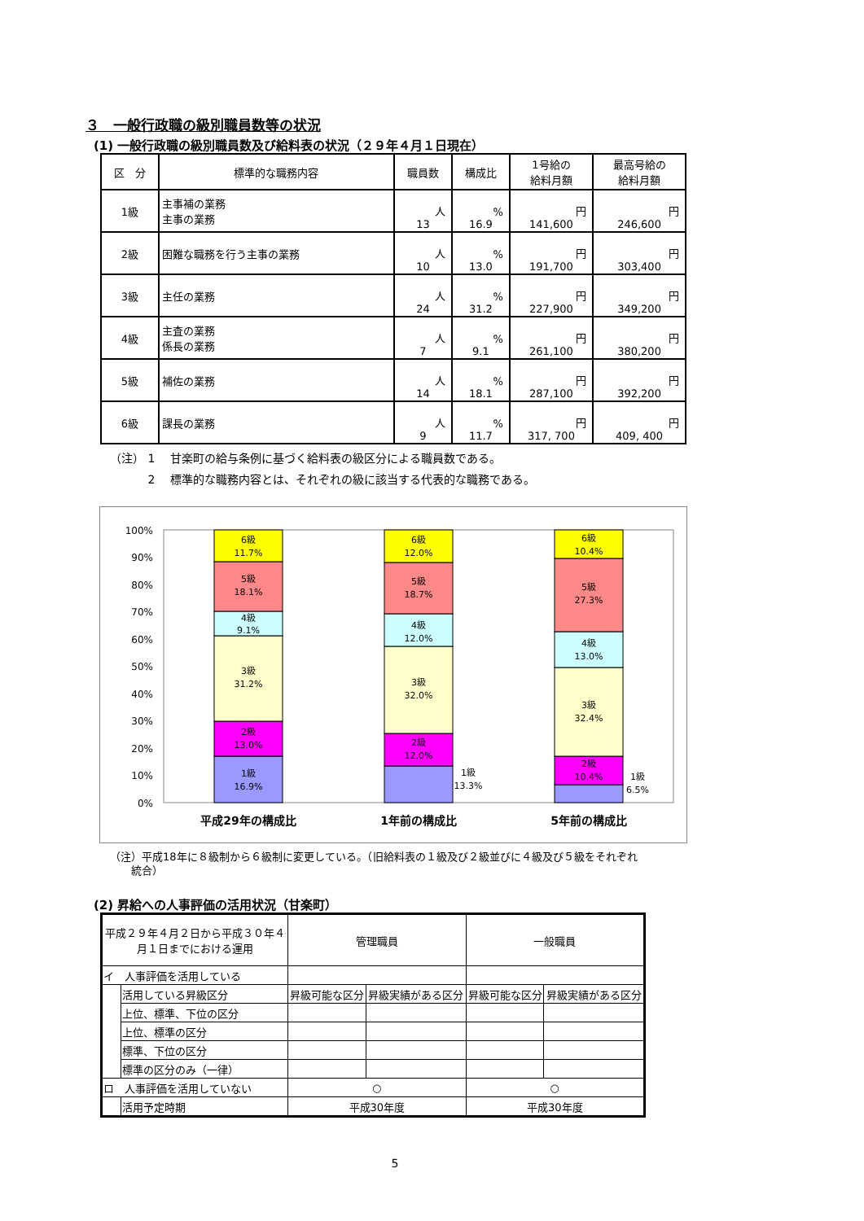３　一般行政職の級別職員数等の状況
(1) 一般行政職の級別職員数及び給料表の状況（２９年４月１日現在）
| 区 分 | 標準的な職務内容 | 職員数 | 構成比 | 1号給の 給料月額 | 最高号給の 給料月額 |
| --- | --- | --- | --- | --- | --- |
| 1級 | 主事補の業務 主事の業務 | 人 13 | % 16.9 | 円 141,600 | 円 246,600 |
| 2級 | 困難な職務を行う主事の業務 | 人 10 | % 13.0 | 円 191,700 | 円 303,400 |
| 3級 | 主任の業務 | 人 24 | % 31.2 | 円 227,900 | 円 349,200 |
| 4級 | 主査の業務 係長の業務 | 人 7 | % 9.1 | 円 261,100 | 円 380,200 |
| 5級 | 補佐の業務 | 人 14 | % 18.1 | 円 287,100 | 円 392,200 |
| 6級 | 課長の業務 | 人 9 | % 11.7 | 円 317, 700 | 円 409, 400 |
（注） 1　 甘楽町の給与条例に基づく給料表の級区分による職員数である。
　　　 2　 標準的な職務内容とは、それぞれの級に該当する代表的な職務である。
100%
90%
80%
70%
60%
50%
40%
30%
20%
10%
0%
1級
16.9%
2級
13.0%
3級
31.2%
4級
9.1%
5級
18.1%
6級
11.7%
1級
13.3%
2級
12.0%
3級
32.0%
4級
12.0%
5級
18.7%
6級
12.0%
1級
6.5%
2級
10.4%
3級
32.4%
4級
13.0%
5級
27.3%
6級
10.4%
平成29年の構成比
1年前の構成比
5年前の構成比
（注）平成18年に８級制から６級制に変更している。（旧給料表の１級及び２級並びに４級及び５級をそれぞれ
　　統合）
(2) 昇給への人事評価の活用状況（甘楽町）
| 平成２９年４月２日から平成３０年４ 月１日までにおける運用 | | 管理職員 | | 一般職員 | |
| イ 人事評価を活用している | | | | | |
| | 活用している昇級区分 | 昇級可能な区分 | 昇級実績がある区分 | 昇級可能な区分 | 昇級実績がある区分 |
| | 上位、標準、下位の区分 | | | | |
| | 上位、標準の区分 | | | | |
| | 標準、下位の区分 | | | | |
| | 標準の区分のみ（一律） | | | | |
| ロ 人事評価を活用していない | | ○ | | ○ | |
| | 活用予定時期 | 平成30年度 | | 平成30年度 | |
5